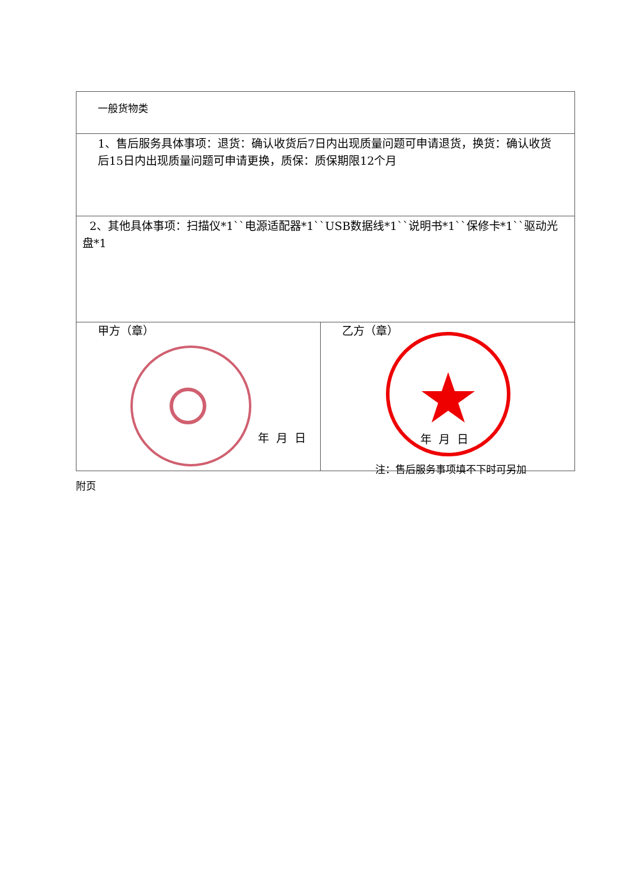| 一般货物类 | |
| 1、售后服务具体事项：退货：确认收货后7日内出现质量问题可申请退货，换货：确认收货后15日内出现质量问题可申请更换，质保：质保期限12个月 | |
| 2、其他具体事项：扫描仪*1``电源适配器*1``USB数据线*1``说明书*1``保修卡*1``驱动光盘*1 | |
| 甲方（章） 年 月 日 | 乙方（章） 年 月 日 |
注：售后服务事项填不下时可另加
附页